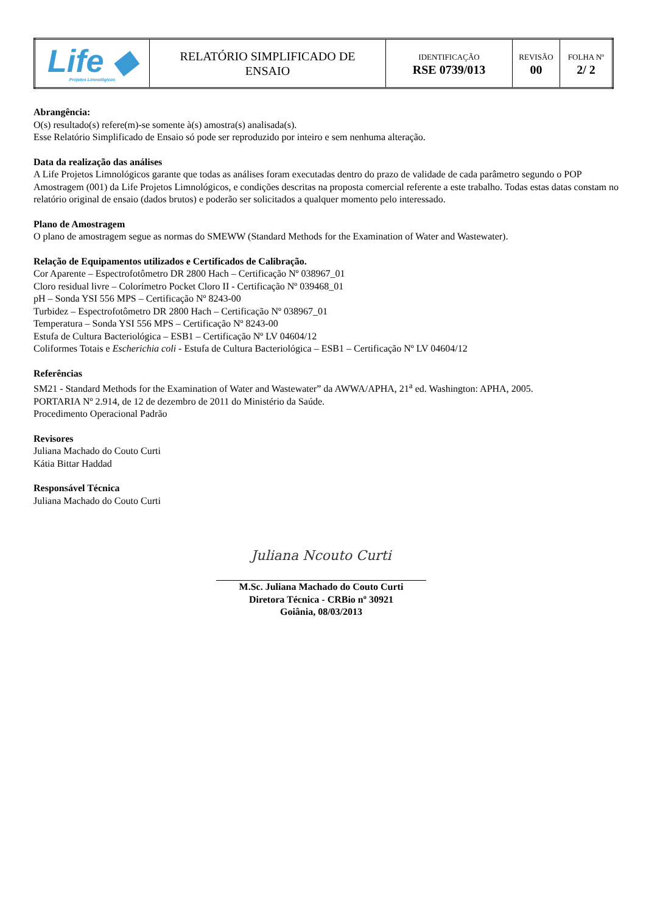| Life ◆ Projetos Limnológicos | RELATÓRIO SIMPLIFICADO DE ENSAIO | IDENTIFICAÇÃO RSE 0739/013 | REVISÃO 00 | FOLHA Nº 2/ 2 |
Abrangência:
O(s) resultado(s) refere(m)-se somente à(s) amostra(s) analisada(s).
Esse Relatório Simplificado de Ensaio só pode ser reproduzido por inteiro e sem nenhuma alteração.
Data da realização das análises
A Life Projetos Limnológicos garante que todas as análises foram executadas dentro do prazo de validade de cada parâmetro segundo o POP Amostragem (001) da Life Projetos Limnológicos, e condições descritas na proposta comercial referente a este trabalho. Todas estas datas constam no relatório original de ensaio (dados brutos) e poderão ser solicitados a qualquer momento pelo interessado.
Plano de Amostragem
O plano de amostragem segue as normas do SMEWW (Standard Methods for the Examination of Water and Wastewater).
Relação de Equipamentos utilizados e Certificados de Calibração.
Cor Aparente – Espectrofotômetro DR 2800 Hach – Certificação Nº 038967_01
Cloro residual livre – Colorímetro Pocket Cloro II - Certificação Nº 039468_01
pH – Sonda YSI 556 MPS – Certificação Nº 8243-00
Turbidez – Espectrofotômetro DR 2800 Hach – Certificação Nº 038967_01
Temperatura – Sonda YSI 556 MPS – Certificação Nº 8243-00
Estufa de Cultura Bacteriológica – ESB1 – Certificação Nº LV 04604/12
Coliformes Totais e Escherichia coli - Estufa de Cultura Bacteriológica – ESB1 – Certificação Nº LV 04604/12
Referências
SM21 - Standard Methods for the Examination of Water and Wastewater” da AWWA/APHA, 21<sup>a</sup> ed. Washington: APHA, 2005.
PORTARIA Nº 2.914, de 12 de dezembro de 2011 do Ministério da Saúde.
Procedimento Operacional Padrão
Revisores
Juliana Machado do Couto Curti
Kátia Bittar Haddad
Responsável Técnica
Juliana Machado do Couto Curti
Juliana Ncouto Curti
M.Sc. Juliana Machado do Couto Curti
Diretora Técnica - CRBio nº 30921
Goiânia, 08/03/2013